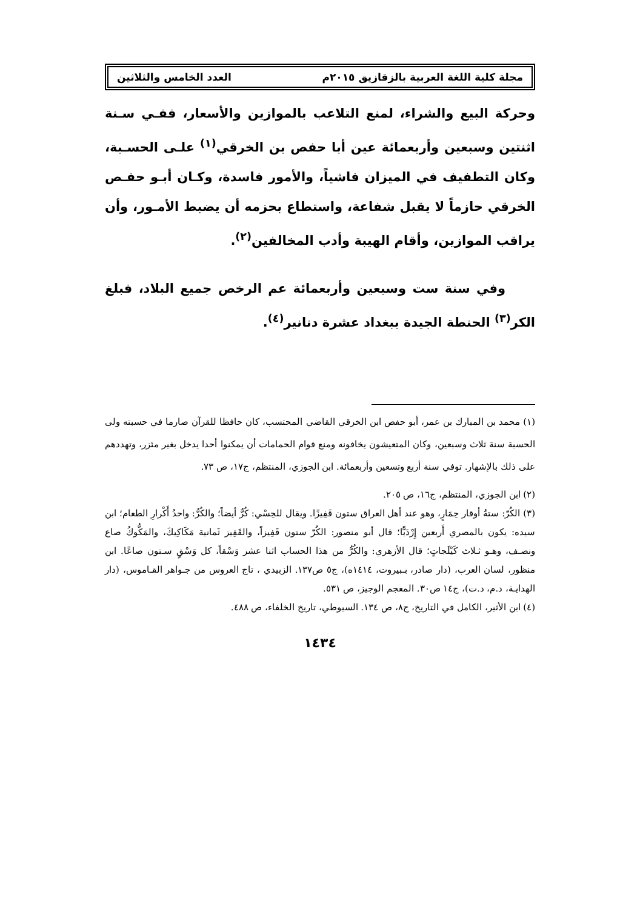مجلة كلية اللغة العربية بالزقازيق ٢٠١٥م العدد الخامس والثلاثين
وحركة البيع والشراء، لمنع التلاعب بالموازين والأسعار، ففـي سـنة اثنتين وسبعين وأربعمائة عين أبا حفص بن الخرقي<sup>(١)</sup> علـى الحسـبة، وكان التطفيف في الميزان فاشياً، والأمور فاسدة، وكـان أبـو حفـص الخرقي حازماً لا يقبل شفاعة، واستطاع بحزمه أن يضبط الأمـور، وأن يراقب الموازين، وأقام الهيبة وأدب المخالفين<sup>(٢)</sup>.
وفي سنة ست وسبعين وأربعمائة عم الرخص جميع البلاد، فبلغ الكر<sup>(٣)</sup> الحنطة الجيدة ببغداد عشرة دنانير<sup>(٤)</sup>.
(١) محمد بن المبارك بن عمر، أبو حفص ابن الخرقي القاضي المحتسب، كان حافظا للقرآن صارما في حسبته ولى الحسبة سنة ثلاث وسبعين، وكان المتعيشون يخافونه ومنع قوام الحمامات أن يمكنوا أحدا يدخل بغير مئزر، وتهددهم على ذلك بالإشهار. توفي سنة أربع وتسعين وأربعمائة. ابن الجوزي، المنتظم، ج١٧، ص ٧٣.
(٢) ابن الجوزي، المنتظم، ج١٦، ص ٢٠٥.
(٣) الكُرّ: ستةُ أوقار حِمَارٍ، وهو عند أهل العراق ستون قَفِيزًا. ويقال للحِسْي: كُرٌّ أيضاً؛ والكُرُّ: واحدُ أَكْرارِ الطعام؛ ابن سيده: يكون بالمصري أَربعين إِرْدَبًّا؛ قال أبو منصور: الكُرّ ستون قَفِيزاً، والقَفِيز ثَمانية مَكَاكِيكَ، والمَكُّوكُ صاع ونصـف، وهـو ثـلاث كَيْلَجاتٍ؛ قال الأزهري: والكُرُّ من هذا الحساب اثنا عشر وَسْقاً، كل وَسْقٍ سـتون صاعًا. ابن منظور، لسان العرب، (دار صادر، بـبيروت، ١٤١٤ه)، ج٥ ص١٣٧. الزبيدي ، تاج العروس من جـواهر القـاموس، (دار الهدايـة، د.م، د.ت)، ج١٤ ص٣٠. المعجم الوجيز، ص ٥٣١.
(٤) ابن الأثير، الكامل في التاريخ، ج٨، ص ١٣٤. السيوطي، تاريخ الخلفاء، ص ٤٨٨.
١٤٣٤